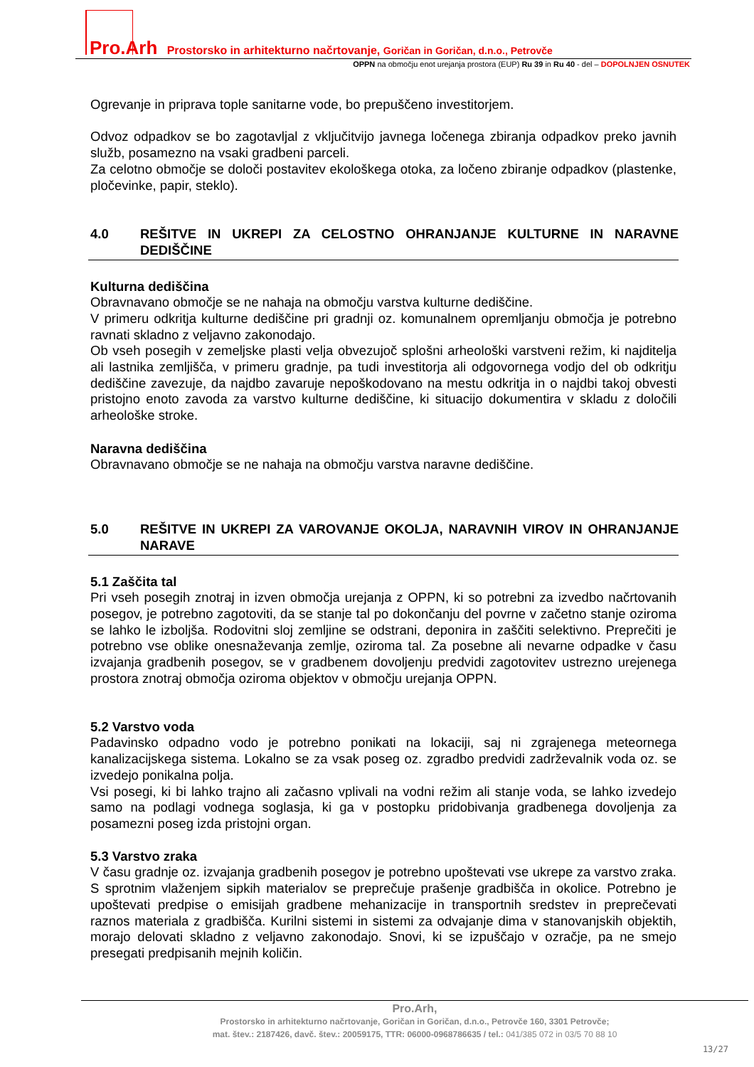Pro.Arh Prostorsko in arhitekturno načrtovanje, Goričan in Goričan, d.n.o., Petrovče
OPPN na območju enot urejanja prostora (EUP) Ru 39 in Ru 40 - del – DOPOLNJEN OSNUTEK
Ogrevanje in priprava tople sanitarne vode, bo prepuščeno investitorjem.
Odvoz odpadkov se bo zagotavljal z vključitvijo javnega ločenega zbiranja odpadkov preko javnih služb, posamezno na vsaki gradbeni parceli.
Za celotno območje se določi postavitev ekološkega otoka, za ločeno zbiranje odpadkov (plastenke, pločevinke, papir, steklo).
4.0 REŠITVE IN UKREPI ZA CELOSTNO OHRANJANJE KULTURNE IN NARAVNE DEDIŠČINE
Kulturna dediščina
Obravnavano območje se ne nahaja na območju varstva kulturne dediščine.
V primeru odkritja kulturne dediščine pri gradnji oz. komunalnem opremljanju območja je potrebno ravnati skladno z veljavno zakonodajo.
Ob vseh posegih v zemeljske plasti velja obvezujoč splošni arheološki varstveni režim, ki najditelja ali lastnika zemljišča, v primeru gradnje, pa tudi investitorja ali odgovornega vodjo del ob odkritju dediščine zavezuje, da najdbo zavaruje nepoškodovano na mestu odkritja in o najdbi takoj obvesti pristojno enoto zavoda za varstvo kulturne dediščine, ki situacijo dokumentira v skladu z določili arheološke stroke.
Naravna dediščina
Obravnavano območje se ne nahaja na območju varstva naravne dediščine.
5.0 REŠITVE IN UKREPI ZA VAROVANJE OKOLJA, NARAVNIH VIROV IN OHRANJANJE NARAVE
5.1 Zaščita tal
Pri vseh posegih znotraj in izven območja urejanja z OPPN, ki so potrebni za izvedbo načrtovanih posegov, je potrebno zagotoviti, da se stanje tal po dokončanju del povrne v začetno stanje oziroma se lahko le izboljša. Rodovitni sloj zemljine se odstrani, deponira in zaščiti selektivno. Preprečiti je potrebno vse oblike onesnaževanja zemlje, oziroma tal. Za posebne ali nevarne odpadke v času izvajanja gradbenih posegov, se v gradbenem dovoljenju predvidi zagotovitev ustrezno urejenega prostora znotraj območja oziroma objektov v območju urejanja OPPN.
5.2 Varstvo voda
Padavinsko odpadno vodo je potrebno ponikati na lokaciji, saj ni zgrajenega meteornega kanalizacijskega sistema. Lokalno se za vsak poseg oz. zgradbo predvidi zadrževalnik voda oz. se izvedejo ponikalna polja.
Vsi posegi, ki bi lahko trajno ali začasno vplivali na vodni režim ali stanje voda, se lahko izvedejo samo na podlagi vodnega soglasja, ki ga v postopku pridobivanja gradbenega dovoljenja za posamezni poseg izda pristojni organ.
5.3 Varstvo zraka
V času gradnje oz. izvajanja gradbenih posegov je potrebno upoštevati vse ukrepe za varstvo zraka. S sprotnim vlaženjem sipkih materialov se preprečuje prašenje gradbišča in okolice. Potrebno je upoštevati predpise o emisijah gradbene mehanizacije in transportnih sredstev in preprečevati raznos materiala z gradbišča. Kurilni sistemi in sistemi za odvajanje dima v stanovanjskih objektih, morajo delovati skladno z veljavno zakonodajo. Snovi, ki se izpuščajo v ozračje, pa ne smejo presegati predpisanih mejnih količin.
Pro.Arh,
Prostorsko in arhitekturno načrtovanje, Goričan in Goričan, d.n.o., Petrovče 160, 3301 Petrovče;
mat. štev.: 2187426, davč. štev.: 20059175, TTR: 06000-0968786635 / tel.: 041/385 072 in 03/5 70 88 10
13/27